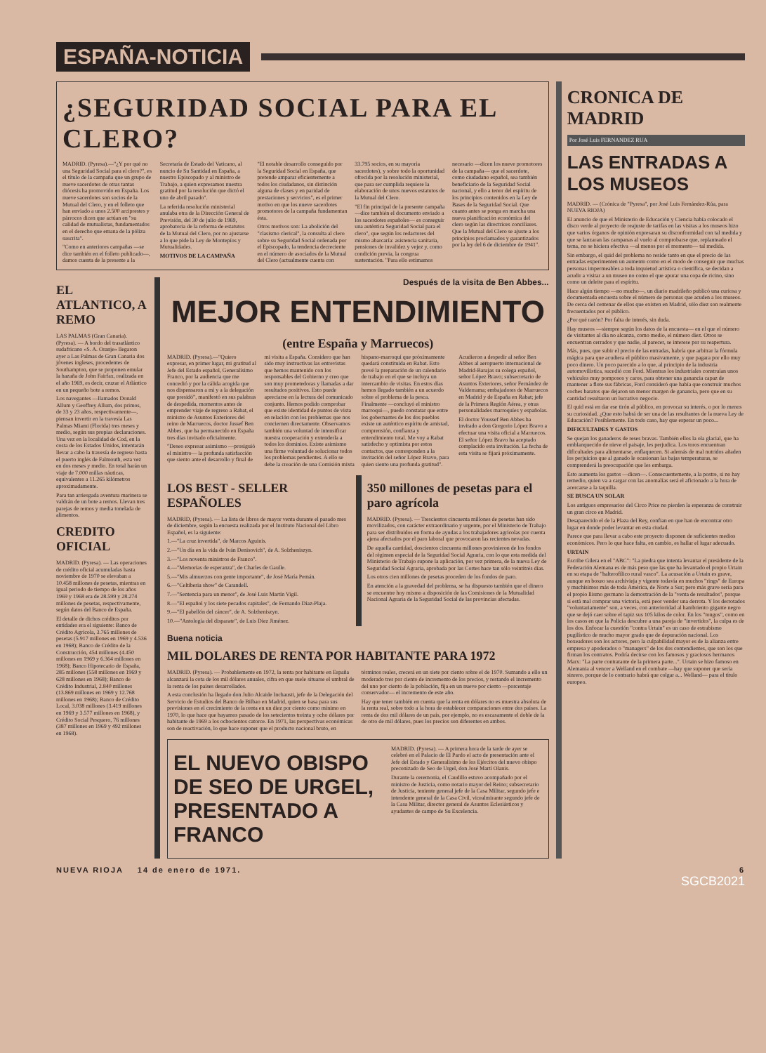ESPAÑA-NOTICIA
¿SEGURIDAD SOCIAL PARA EL CLERO?
MADRID. (Pyresa).—"¿Y por qué no una Seguridad Social para el clero?", es el título de la campaña que un grupo de nueve sacerdotes de otras tantas diócesis ha promovido en España. Los nueve sacerdotes son socios de la Mutual del Clero, y en el folleto que han enviado a unos 2.500 arciprestes y párrocos dicen que actúan en "su calidad de mutualistas, fundamentados en el derecho que emana de la póliza suscrita".
"Como en anteriores campañas —se dice también en el folleto publicado—, damos cuenta de la presente a la Secretaría de Estado del Vaticano, al nuncio de Su Santidad en España, a nuestro Episcopado y al ministro de Trabajo, a quien expresamos nuestra gratitud por la resolución que dictó el uno de abril pasado".
La referida resolución ministerial anulaba otra de la Dirección General de Previsión, del 30 de julio de 1969, aprobatoria de la reforma de estatutos de la Mutual del Clero, por no ajustarse a lo que pide la Ley de Montepíos y Mutualidades.
MOTIVOS DE LA CAMPAÑA
"El notable desarrollo conseguido por la Seguridad Social en España, que pretende amparar eficientemente a todos los ciudadanos, sin distinción alguna de clases y en paridad de prestaciones y servicios", es el primer motivo en que los nueve sacerdotes promotores de la campaña fundamentan ésta.
Otros motivos son: La abolición del "clasismo clerical", la consulta al clero sobre su Seguridad Social ordenada por el Episcopado, la tendencia decreciente en el número de asociados de la Mutual del Clero (actualmente cuenta con 33.795 socios, en su mayoría sacerdotes), y sobre todo la oportunidad ofrecida por la resolución ministerial, que para ser cumplida requiere la elaboración de unos nuevos estatutos de la Mutual del Clero.
"El fin principal de la presente campaña —dice también el documento enviado a los sacerdotes españoles— es conseguir una auténtica Seguridad Social para el clero", que según los redactores del mismo abarcaría: asistencia sanitaria, pensiones de invalidez y vejez y, como condición previa, la congrua sustentación. "Para ello estimamos necesario —dicen los nueve promotores de la campaña— que el sacerdote, como ciudadano español, sea también beneficiario de la Seguridad Social nacional, y ello a tenor del espíritu de los principios contenidos en la Ley de Bases de la Seguridad Social. Que cuanto antes se ponga en marcha una nueva planificación económica del clero según las directrices conciliares. Que la Mutual del Clero se ajuste a los principios proclamados y garantizados por la ley del 6 de diciembre de 1941".
EL ATLANTICO, A REMO
LAS PALMAS (Gran Canaria). (Pyresa). — A bordo del trasatlántico sudafricano «S. A. Oranje» llegaron ayer a Las Palmas de Gran Canaria dos jóvenes ingleses, procedentes de Southampton, que se proponen emular la hazaña de John Fairfax, realizada en el año 1969, es decir, cruzar el Atlántico en un pequeño bote a remos.
Los navegantes —llamados Donald Allum y Geoffrey Allum, dos primos, de 33 y 23 años, respectivamente—, piensan invertir en la travesía Las Palmas Miami (Florida) tres meses y medio, según sus propias declaraciones. Una vez en la localidad de Cod, en la costa de los Estados Unidos, intentarán llevar a cabo la travesía de regreso hasta el puerto inglés de Falmouth, esta vez en dos meses y medio. En total harán un viaje de 7.000 millas náuticas, equivalentes a 11.265 kilómetros aproximadamente.
Para tan arriesgada aventura marinera se valdrán de un bote a remos. Llevan tres parejas de remos y media tonelada de alimentos.
CREDITO OFICIAL
MADRID. (Pyresa). — Las operaciones de crédito oficial acumuladas hasta noviembre de 1970 se elevaban a 10.458 millones de pesetas, mientras en igual periodo de tiempo de los años 1969 y 1968 era de 28.599 y 28.274 millones de pesetas, respectivamente, según datos del Banco de España.
El detalle de dichos créditos por entidades era el siguiente: Banco de Crédito Agrícola, 3.765 millones de pesetas (5.917 millones en 1969 y 4.536 en 1968); Banco de Crédito de la Construcción, 454 millones (4.450 millones en 1969 y 6.364 millones en 1968); Banco Hipotecario de España, 285 millones (558 millones en 1969 y 628 millones en 1968); Banco de Crédito Industrial, 2.840 millones (13.869 millones en 1969 y 12.768 millones en 1968); Banco de Crédito Local, 3.038 millones (3.419 millones en 1969 y 3.577 millones en 1968), y Crédito Social Pesquero, 76 millones (387 millones en 1969 y 492 millones en 1968).
Después de la visita de Ben Abbes...
MEJOR ENTENDIMIENTO
(entre España y Marruecos)
MADRID. (Pyresa).—"Quiero expresar, en primer lugar, mi gratitud al Jefe del Estado español, Generalísimo Franco, por la audiencia que me concedió y por la cálida acogida que nos dispensaron a mí y a la delegación que presidó", manifestó en sus palabras de despedida, momentos antes de emprender viaje de regreso a Rabat, el ministro de Asuntos Exteriores del reino de Marruecos, doctor Jussef Ben Abbes, que ha permanecido en España tres días invitado oficialmente.
"Deseo expresar asimismo —prosiguió el ministro— la profunda satisfacción que siento ante el desarrollo y final de mi visita a España. Considero que han sido muy instructivas las entrevistas que hemos mantenido con los responsables del Gobierno y creo que son muy prometedoras y llamadas a dar resultados positivos. Esto puede apreciarse en la lectura del comunicado conjunto. Hemos podido comprobar que existe identidad de puntos de vista en relación con los problemas que nos conciernen directamente. Observamos también una voluntad de intensificar nuestra cooperación y extenderla a todos los dominios. Existe asimismo una firme voluntad de solucionar todos los problemas pendientes. A ello se debe la creación de una Comisión mixta hispano-marroquí que próximamente quedará constituida en Rabat. Esto prevé la preparación de un calendario de trabajo en el que se incluya un intercambio de visitas. En estos días hemos llegado también a un acuerdo sobre el problema de la pesca. Finalmente —concluyó el ministro marroquí—, puedo constatar que entre los gobernantes de los dos pueblos existe un auténtico espíritu de amistad, comprensión, confianza y entendimiento total. Me voy a Rabat satisfecho y optimista por estos contactos, que corresponden a la invitación del señor López Bravo, para quien siento una profunda gratitud".
Acudieron a despedir al señor Ben Abbes al aeropuerto internacional de Madrid-Barajas su colega español, señor López Bravo; subsecretario de Asuntos Exteriores, señor Fernández de Valderrama; embajadores de Marruecos en Madrid y de España en Rabat; jefe de la Primera Región Aérea, y otras personalidades marroquíes y españolas.
El doctor Youssef Ben Abbes ha invitado a don Gregorio López Bravo a efectuar una visita oficial a Marruecos. El señor López Bravo ha aceptado complacido esta invitación. La fecha de esta visita se fijará próximamente.
LOS BEST - SELLER ESPAÑOLES
MADRID, (Pyresa). — La lista de libros de mayor venta durante el pasado mes de diciembre, según la encuesta realizada por el Instituto Nacional del Libro Español, es la siguiente:
1.—"La cruz invertida", de Marcos Aguinis.
2.—"Un día en la vida de Iván Denisovich", de A. Solzheniszyn.
3.—"Los noventa ministros de Franco".
4.—"Memorias de esperanza", de Charles de Gaulle.
5.—"Mis almuerzos con gente importante", de José María Pemán.
6.—"Celtiberia show" de Carandell.
7.—"Sentencia para un menor", de José Luis Martín Vigil.
8.—"El español y los siete pecados capitales", de Fernando Díaz-Plaja.
9.—"El pabellón del cáncer", de A. Solzheniszyn.
10.—"Antología del disparate", de Luis Díez Jiménez.
350 millones de pesetas para el paro agrícola
MADRID. (Pyresa). — Trescientos cincuenta millones de pesetas han sido movilizados, con carácter extraordinario y urgente, por el Ministerio de Trabajo para ser distribuidos en forma de ayudas a los trabajadores agrícolas por cuenta ajena afectados por el paro laboral que provocaron las recientes nevadas.
De aquella cantidad, doscientos cincuenta millones provinieron de los fondos del régimen especial de la Seguridad Social Agraria, con lo que esta medida del Ministerio de Trabajo supone la aplicación, por vez primera, de la nueva Ley de Seguridad Social Agraria, aprobada por las Cortes hace tan sólo veintitrés días.
Los otros cien millones de pesetas proceden de los fondos de paro.
En atención a la gravedad del problema, se ha dispuesto también que el dinero se encuentre hoy mismo a disposición de las Comisiones de la Mutualidad Nacional Agraria de la Seguridad Social de las provincias afectadas.
Buena noticia
MIL DOLARES DE RENTA POR HABITANTE PARA 1972
MADRID. (Pyresa). — Probablemente en 1972, la renta por habitante en España alcanzará la cota de los mil dólares anuales, cifra en que suele situarse el umbral de la renta de los países desarrollados.
A esta conclusión ha llegado don Julio Alcaide Inchausti, jefe de la Delegación del Servicio de Estudios del Banco de Bilbao en Madrid, quien se basa para sus previsiones en el crecimiento de la renta en un diez por ciento como mínimo en 1970, lo que hace que hayamos pasado de los setecientos treinta y ocho dólares por habitante de 1969 a los ochocientos catorce. En 1971, las perspectivas económicas son de reactivación, lo que hace suponer que el producto nacional bruto, en términos reales, crecerá en un siete por ciento sobre el de 1970. Sumando a ello un moderado tres por ciento de incremento de los precios, y restando el incremento del uno por ciento de la población, fija en un nueve por ciento —porcentaje conservador— el incremento de este año.
Hay que tener también en cuenta que la renta en dólares no es muestra absoluta de la renta real, sobre todo a la hora de establecer comparaciones entre dos países. La renta de dos mil dólares de un país, por ejemplo, no es escasamente el doble de la de otro de mil dólares, pues los precios son diferentes en ambos.
EL NUEVO OBISPO DE SEO DE URGEL, PRESENTADO A FRANCO
MADRID. (Pyresa). — A primera hora de la tarde de ayer se celebró en el Palacio de El Pardo el acto de presentación ante el Jefe del Estado y Generalísimo de los Ejércitos del nuevo obispo preconizado de Seo de Urgel, don José Martí Olanis.
Durante la ceremonia, el Caudillo estuvo acompañado por el ministro de Justicia, como notario mayor del Reino; subsecretario de Justicia, teniente general jefe de la Casa Militar, segundo jefe e intendente general de la Casa Civil, vicealmirante segundo jefe de la Casa Militar, director general de Asuntos Eclesiásticos y ayudantes de campo de Su Excelencia.
CRONICA DE MADRID
Por José Luis FERNANDEZ RUA
LAS ENTRADAS A LOS MUSEOS
MADRID. — (Crónica de "Pyresa", por José Luis Fernández-Rúa, para NUEVA RIOJA)
El anuncio de que el Ministerio de Educación y Ciencia había colocado el disco verde al proyecto de reajuste de tarifas en las visitas a los museos hizo que varios órganos de opinión expresaran su disconformidad con tal medida y que se lanzaran las campanas al vuelo al comprobarse que, replanteado el tema, no se hiciera efectiva —al menos por el momento— tal medida.
Sin embargo, el quid del problema no reside tanto en que el precio de las entradas experimenten un aumento como en el modo de conseguir que muchas personas impermeables a toda inquietud artística o científica, se decidan a acudir a visitar a un museo no como el que apurar una copa de ricino, sino como un deleite para el espíritu.
Hace algún tiempo —no mucho—, un diario madrileño publicó una curiosa y documentada encuesta sobre el número de personas que acuden a los museos. De cerca del centenar de ellos que existen en Madrid, sólo diez son realmente frecuentados por el público.
¿Por qué razón? Por falta de interés, sin duda.
Hay museos —siempre según los datos de la encuesta— en el que el número de visitantes al día no alcanza, como medio, el número diez. Otros se encuentran cerrados y que nadie, al parecer, se interese por su reapertura.
Más, pues, que subir el precio de las entradas, habría que arbitrar la fórmula mágica para que acudiera el público masivamente, y que pagara por ello muy poco dinero. Un poco parecido a lo que, al principio de la industria automovilística, sucedió con Ford. Mientras los industriales construían unos vehículos muy pomposos y caros, para obtener una ganancia capaz de mantener a flote sus fábricas, Ford consideró que había que construir muchos coches baratos que dejaron un menor margen de ganancia, pero que en su cantidad resultaron un lucrativo negocio.
El quid está en dar ese tirón al público, en provocar su interés, o por lo menos su curiosidad. ¿Que esto habrá de ser una de las resultantes de la nueva Ley de Educación? Posiblemente. En todo caso, hay que esperar un poco...
DIFICULTADES Y GASTOS
Se quejan los ganaderos de reses bravas. También ellos la ola glacial, que ha emblanquecido de nieve el paisaje, les perjudica. Los toros encuentran dificultades para alimentarse, enflaquecen. Si además de mal nutridos añaden los perjuicios que al ganado le ocasionan las bajas temperaturas, se comprenderá la preocupación que les embarga.
Esto aumenta los gastos —dicen—. Consecuentemente, a la postre, si no hay remedio, quien va a cargar con las anomalías será el aficionado a la hora de acercarse a la taquilla.
SE BUSCA UN SOLAR
Los antiguos empresarios del Circo Price no pierden la esperanza de construir un gran circo en Madrid.
Desaparecido el de la Plaza del Rey, confian en que han de encontrar otro lugar en donde poder levantar en esta ciudad.
Parece que para llevar a cabo este proyecto disponen de suficientes medios económicos. Pero lo que hace falta, en cambio, es hallar el lugar adecuado.
URTAIN
Escribe Gilera en el "ABC": "La piedra que intenta levantar el presidente de la Federación Alemana es de más peso que las que ha levantado el propio Urtain en su etapa de "halterofílico rural vasco". La acusación a Urtain es grave, aunque en boxeo sea archivieja y vigente todavía en muchos "rings" de Europa y muchísimos más de toda América, de Norte a Sur; pero más grave sería para el propio llismo germano la demostración de la "venta de resultados", porque si está mal comprar una victoria, está peor vender una derrota. Y los derrotados "voluntariamente" son, a veces, con anterioridad al hambriento gigante negro que se dejó caer sobre el tapiz sus 105 kilos de color. En los "tongos", como en los casos en que la Policía descubre a una pareja de "invertidos", la culpa es de los dos. Enfocar la cuestión "contra Urtain" es un caso de estrabismo pugilístico de mucho mayor grado que de depuración nacional. Los boxeadores son los actores, pero la culpabilidad mayor es de la alianza entre empresa y apoderados o "managers" de los dos contendientes, que son los que firman los contratos. Podría decirse con los famosos y graciosos hermanos Marx: "La parte contratante de la primera parte...". Urtain se hizo famoso en Alemania al vencer a Welland en el combate —hay que suponer que sería sinrero, porque de lo contrario habrá que colgar a... Welland— para el título europeo.
NUEVA RIOJA 14 de enero de 1971. 6
SGCB2021